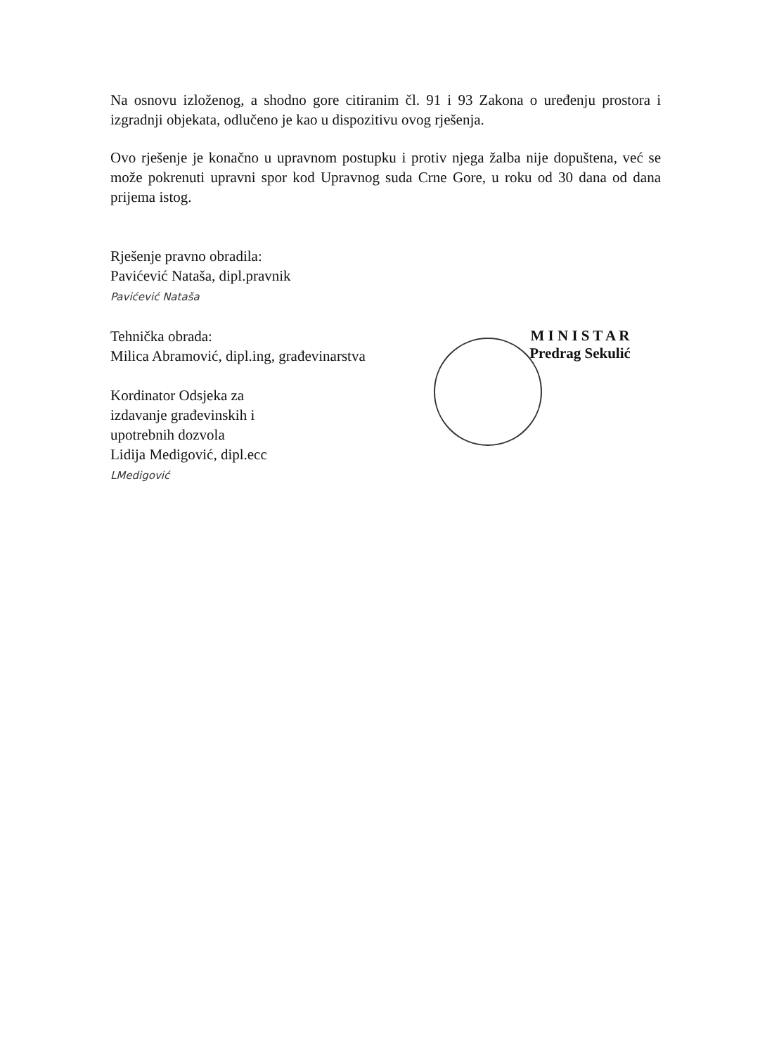Na osnovu izloženog, a shodno gore citiranim čl. 91 i 93 Zakona o uređenju prostora i izgradnji objekata, odlučeno je kao u dispozitivu ovog rješenja.
Ovo rješenje je konačno u upravnom postupku i protiv njega žalba nije dopuštena, već se može pokrenuti upravni spor kod Upravnog suda Crne Gore, u roku od 30 dana od dana prijema istog.
Rješenje pravno obradila:
Pavićević Nataša, dipl.pravnik
Pavićević Nataša
Tehnička obrada:
Milica Abramović, dipl.ing, građevinarstva
Kordinator Odsjeka za
izdavanje građevinskih i
upotrebnih dozvola
Lidija Medigović, dipl.ecc
LMedigović
M I N I S T A R
Predrag Sekulić